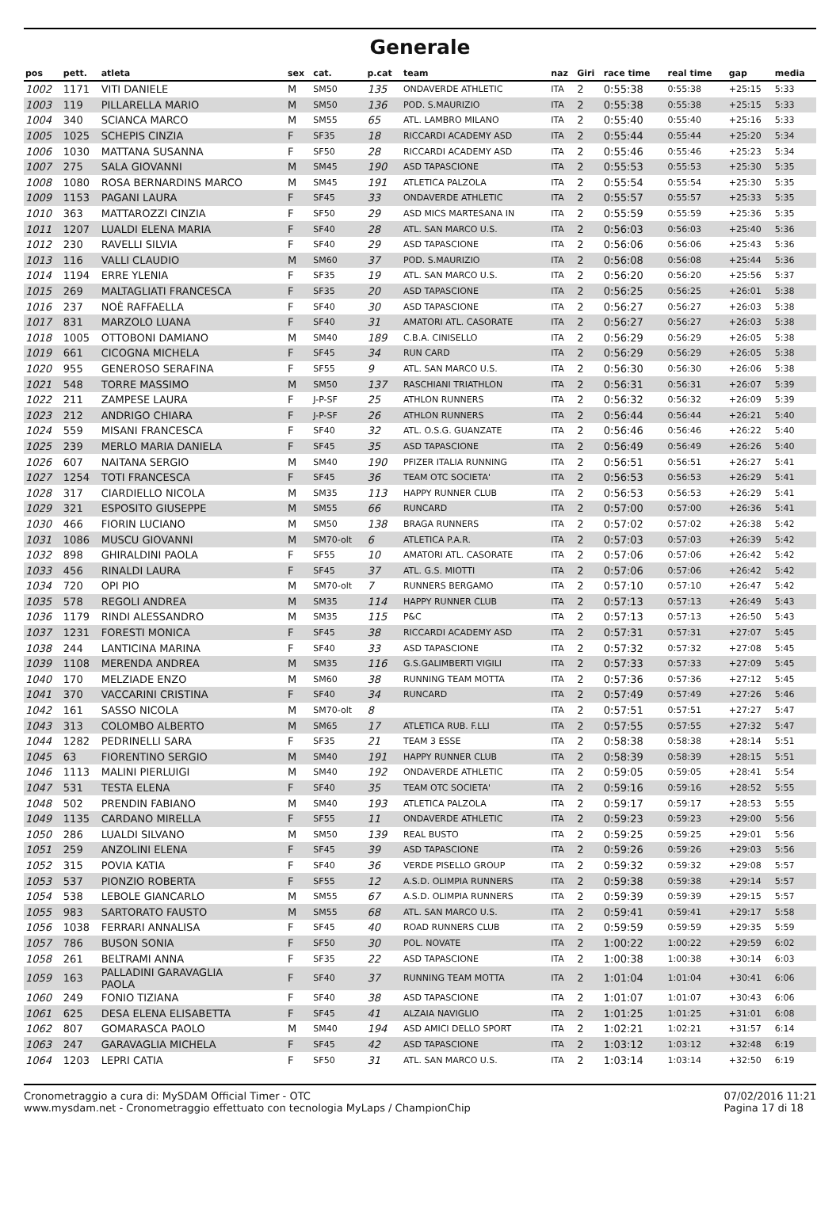Generale
| pos | pett. | atleta | sex | cat. | p.cat | team | naz | Giri | race time | real time | gap | media |
| --- | --- | --- | --- | --- | --- | --- | --- | --- | --- | --- | --- | --- |
| 1002 | 1171 | VITI DANIELE | M | SM50 | 135 | ONDAVERDE ATHLETIC | ITA | 2 | 0:55:38 | 0:55:38 | +25:15 | 5:33 |
| 1003 | 119 | PILLARELLA MARIO | M | SM50 | 136 | POD. S.MAURIZIO | ITA | 2 | 0:55:38 | 0:55:38 | +25:15 | 5:33 |
| 1004 | 340 | SCIANCA MARCO | M | SM55 | 65 | ATL. LAMBRO MILANO | ITA | 2 | 0:55:40 | 0:55:40 | +25:16 | 5:33 |
| 1005 | 1025 | SCHEPIS CINZIA | F | SF35 | 18 | RICCARDI ACADEMY ASD | ITA | 2 | 0:55:44 | 0:55:44 | +25:20 | 5:34 |
| 1006 | 1030 | MATTANA SUSANNA | F | SF50 | 28 | RICCARDI ACADEMY ASD | ITA | 2 | 0:55:46 | 0:55:46 | +25:23 | 5:34 |
| 1007 | 275 | SALA GIOVANNI | M | SM45 | 190 | ASD TAPASCIONE | ITA | 2 | 0:55:53 | 0:55:53 | +25:30 | 5:35 |
| 1008 | 1080 | ROSA BERNARDINS MARCO | M | SM45 | 191 | ATLETICA PALZOLA | ITA | 2 | 0:55:54 | 0:55:54 | +25:30 | 5:35 |
| 1009 | 1153 | PAGANI LAURA | F | SF45 | 33 | ONDAVERDE ATHLETIC | ITA | 2 | 0:55:57 | 0:55:57 | +25:33 | 5:35 |
| 1010 | 363 | MATTAROZZI CINZIA | F | SF50 | 29 | ASD MICS MARTESANA IN | ITA | 2 | 0:55:59 | 0:55:59 | +25:36 | 5:35 |
| 1011 | 1207 | LUALDI ELENA MARIA | F | SF40 | 28 | ATL. SAN MARCO U.S. | ITA | 2 | 0:56:03 | 0:56:03 | +25:40 | 5:36 |
| 1012 | 230 | RAVELLI SILVIA | F | SF40 | 29 | ASD TAPASCIONE | ITA | 2 | 0:56:06 | 0:56:06 | +25:43 | 5:36 |
| 1013 | 116 | VALLI CLAUDIO | M | SM60 | 37 | POD. S.MAURIZIO | ITA | 2 | 0:56:08 | 0:56:08 | +25:44 | 5:36 |
| 1014 | 1194 | ERRE YLENIA | F | SF35 | 19 | ATL. SAN MARCO U.S. | ITA | 2 | 0:56:20 | 0:56:20 | +25:56 | 5:37 |
| 1015 | 269 | MALTAGLIATI FRANCESCA | F | SF35 | 20 | ASD TAPASCIONE | ITA | 2 | 0:56:25 | 0:56:25 | +26:01 | 5:38 |
| 1016 | 237 | NOÈ RAFFAELLA | F | SF40 | 30 | ASD TAPASCIONE | ITA | 2 | 0:56:27 | 0:56:27 | +26:03 | 5:38 |
| 1017 | 831 | MARZOLO LUANA | F | SF40 | 31 | AMATORI ATL. CASORATE | ITA | 2 | 0:56:27 | 0:56:27 | +26:03 | 5:38 |
| 1018 | 1005 | OTTOBONI DAMIANO | M | SM40 | 189 | C.B.A. CINISELLO | ITA | 2 | 0:56:29 | 0:56:29 | +26:05 | 5:38 |
| 1019 | 661 | CICOGNA MICHELA | F | SF45 | 34 | RUN CARD | ITA | 2 | 0:56:29 | 0:56:29 | +26:05 | 5:38 |
| 1020 | 955 | GENEROSO SERAFINA | F | SF55 | 9 | ATL. SAN MARCO U.S. | ITA | 2 | 0:56:30 | 0:56:30 | +26:06 | 5:38 |
| 1021 | 548 | TORRE MASSIMO | M | SM50 | 137 | RASCHIANI TRIATHLON | ITA | 2 | 0:56:31 | 0:56:31 | +26:07 | 5:39 |
| 1022 | 211 | ZAMPESE LAURA | F | J-P-SF | 25 | ATHLON RUNNERS | ITA | 2 | 0:56:32 | 0:56:32 | +26:09 | 5:39 |
| 1023 | 212 | ANDRIGO CHIARA | F | J-P-SF | 26 | ATHLON RUNNERS | ITA | 2 | 0:56:44 | 0:56:44 | +26:21 | 5:40 |
| 1024 | 559 | MISANI FRANCESCA | F | SF40 | 32 | ATL. O.S.G. GUANZATE | ITA | 2 | 0:56:46 | 0:56:46 | +26:22 | 5:40 |
| 1025 | 239 | MERLO MARIA DANIELA | F | SF45 | 35 | ASD TAPASCIONE | ITA | 2 | 0:56:49 | 0:56:49 | +26:26 | 5:40 |
| 1026 | 607 | NAITANA SERGIO | M | SM40 | 190 | PFIZER ITALIA RUNNING | ITA | 2 | 0:56:51 | 0:56:51 | +26:27 | 5:41 |
| 1027 | 1254 | TOTI FRANCESCA | F | SF45 | 36 | TEAM OTC SOCIETA' | ITA | 2 | 0:56:53 | 0:56:53 | +26:29 | 5:41 |
| 1028 | 317 | CIARDIELLO NICOLA | M | SM35 | 113 | HAPPY RUNNER CLUB | ITA | 2 | 0:56:53 | 0:56:53 | +26:29 | 5:41 |
| 1029 | 321 | ESPOSITO GIUSEPPE | M | SM55 | 66 | RUNCARD | ITA | 2 | 0:57:00 | 0:57:00 | +26:36 | 5:41 |
| 1030 | 466 | FIORIN LUCIANO | M | SM50 | 138 | BRAGA RUNNERS | ITA | 2 | 0:57:02 | 0:57:02 | +26:38 | 5:42 |
| 1031 | 1086 | MUSCU GIOVANNI | M | SM70-olt | 6 | ATLETICA P.A.R. | ITA | 2 | 0:57:03 | 0:57:03 | +26:39 | 5:42 |
| 1032 | 898 | GHIRALDINI PAOLA | F | SF55 | 10 | AMATORI ATL. CASORATE | ITA | 2 | 0:57:06 | 0:57:06 | +26:42 | 5:42 |
| 1033 | 456 | RINALDI LAURA | F | SF45 | 37 | ATL. G.S. MIOTTI | ITA | 2 | 0:57:06 | 0:57:06 | +26:42 | 5:42 |
| 1034 | 720 | OPI PIO | M | SM70-olt | 7 | RUNNERS BERGAMO | ITA | 2 | 0:57:10 | 0:57:10 | +26:47 | 5:42 |
| 1035 | 578 | REGOLI ANDREA | M | SM35 | 114 | HAPPY RUNNER CLUB | ITA | 2 | 0:57:13 | 0:57:13 | +26:49 | 5:43 |
| 1036 | 1179 | RINDI ALESSANDRO | M | SM35 | 115 | P&C | ITA | 2 | 0:57:13 | 0:57:13 | +26:50 | 5:43 |
| 1037 | 1231 | FORESTI MONICA | F | SF45 | 38 | RICCARDI ACADEMY ASD | ITA | 2 | 0:57:31 | 0:57:31 | +27:07 | 5:45 |
| 1038 | 244 | LANTICINA MARINA | F | SF40 | 33 | ASD TAPASCIONE | ITA | 2 | 0:57:32 | 0:57:32 | +27:08 | 5:45 |
| 1039 | 1108 | MERENDA ANDREA | M | SM35 | 116 | G.S.GALIMBERTI VIGILI | ITA | 2 | 0:57:33 | 0:57:33 | +27:09 | 5:45 |
| 1040 | 170 | MELZIADE ENZO | M | SM60 | 38 | RUNNING TEAM MOTTA | ITA | 2 | 0:57:36 | 0:57:36 | +27:12 | 5:45 |
| 1041 | 370 | VACCARINI CRISTINA | F | SF40 | 34 | RUNCARD | ITA | 2 | 0:57:49 | 0:57:49 | +27:26 | 5:46 |
| 1042 | 161 | SASSO NICOLA | M | SM70-olt | 8 | | ITA | 2 | 0:57:51 | 0:57:51 | +27:27 | 5:47 |
| 1043 | 313 | COLOMBO ALBERTO | M | SM65 | 17 | ATLETICA RUB. F.LLI | ITA | 2 | 0:57:55 | 0:57:55 | +27:32 | 5:47 |
| 1044 | 1282 | PEDRINELLI SARA | F | SF35 | 21 | TEAM 3 ESSE | ITA | 2 | 0:58:38 | 0:58:38 | +28:14 | 5:51 |
| 1045 | 63 | FIORENTINO SERGIO | M | SM40 | 191 | HAPPY RUNNER CLUB | ITA | 2 | 0:58:39 | 0:58:39 | +28:15 | 5:51 |
| 1046 | 1113 | MALINI PIERLUIGI | M | SM40 | 192 | ONDAVERDE ATHLETIC | ITA | 2 | 0:59:05 | 0:59:05 | +28:41 | 5:54 |
| 1047 | 531 | TESTA ELENA | F | SF40 | 35 | TEAM OTC SOCIETA' | ITA | 2 | 0:59:16 | 0:59:16 | +28:52 | 5:55 |
| 1048 | 502 | PRENDIN FABIANO | M | SM40 | 193 | ATLETICA PALZOLA | ITA | 2 | 0:59:17 | 0:59:17 | +28:53 | 5:55 |
| 1049 | 1135 | CARDANO MIRELLA | F | SF55 | 11 | ONDAVERDE ATHLETIC | ITA | 2 | 0:59:23 | 0:59:23 | +29:00 | 5:56 |
| 1050 | 286 | LUALDI SILVANO | M | SM50 | 139 | REAL BUSTO | ITA | 2 | 0:59:25 | 0:59:25 | +29:01 | 5:56 |
| 1051 | 259 | ANZOLINI ELENA | F | SF45 | 39 | ASD TAPASCIONE | ITA | 2 | 0:59:26 | 0:59:26 | +29:03 | 5:56 |
| 1052 | 315 | POVIA KATIA | F | SF40 | 36 | VERDE PISELLO GROUP | ITA | 2 | 0:59:32 | 0:59:32 | +29:08 | 5:57 |
| 1053 | 537 | PIONZIO ROBERTA | F | SF55 | 12 | A.S.D. OLIMPIA RUNNERS | ITA | 2 | 0:59:38 | 0:59:38 | +29:14 | 5:57 |
| 1054 | 538 | LEBOLE GIANCARLO | M | SM55 | 67 | A.S.D. OLIMPIA RUNNERS | ITA | 2 | 0:59:39 | 0:59:39 | +29:15 | 5:57 |
| 1055 | 983 | SARTORATO FAUSTO | M | SM55 | 68 | ATL. SAN MARCO U.S. | ITA | 2 | 0:59:41 | 0:59:41 | +29:17 | 5:58 |
| 1056 | 1038 | FERRARI ANNALISA | F | SF45 | 40 | ROAD RUNNERS CLUB | ITA | 2 | 0:59:59 | 0:59:59 | +29:35 | 5:59 |
| 1057 | 786 | BUSON SONIA | F | SF50 | 30 | POL. NOVATE | ITA | 2 | 1:00:22 | 1:00:22 | +29:59 | 6:02 |
| 1058 | 261 | BELTRAMI ANNA | F | SF35 | 22 | ASD TAPASCIONE | ITA | 2 | 1:00:38 | 1:00:38 | +30:14 | 6:03 |
| 1059 | 163 | PALLADINI GARAVAGLIA PAOLA | F | SF40 | 37 | RUNNING TEAM MOTTA | ITA | 2 | 1:01:04 | 1:01:04 | +30:41 | 6:06 |
| 1060 | 249 | FONIO TIZIANA | F | SF40 | 38 | ASD TAPASCIONE | ITA | 2 | 1:01:07 | 1:01:07 | +30:43 | 6:06 |
| 1061 | 625 | DESA ELENA ELISABETTA | F | SF45 | 41 | ALZAIA NAVIGLIO | ITA | 2 | 1:01:25 | 1:01:25 | +31:01 | 6:08 |
| 1062 | 807 | GOMARASCA PAOLO | M | SM40 | 194 | ASD AMICI DELLO SPORT | ITA | 2 | 1:02:21 | 1:02:21 | +31:57 | 6:14 |
| 1063 | 247 | GARAVAGLIA MICHELA | F | SF45 | 42 | ASD TAPASCIONE | ITA | 2 | 1:03:12 | 1:03:12 | +32:48 | 6:19 |
| 1064 | 1203 | LEPRI CATIA | F | SF50 | 31 | ATL. SAN MARCO U.S. | ITA | 2 | 1:03:14 | 1:03:14 | +32:50 | 6:19 |
Cronometraggio a cura di: MySDAM Official Timer - OTC
www.mysdam.net - Cronometraggio effettuato con tecnologia MyLaps / ChampionChip
07/02/2016 11:21
Pagina 17 di 18